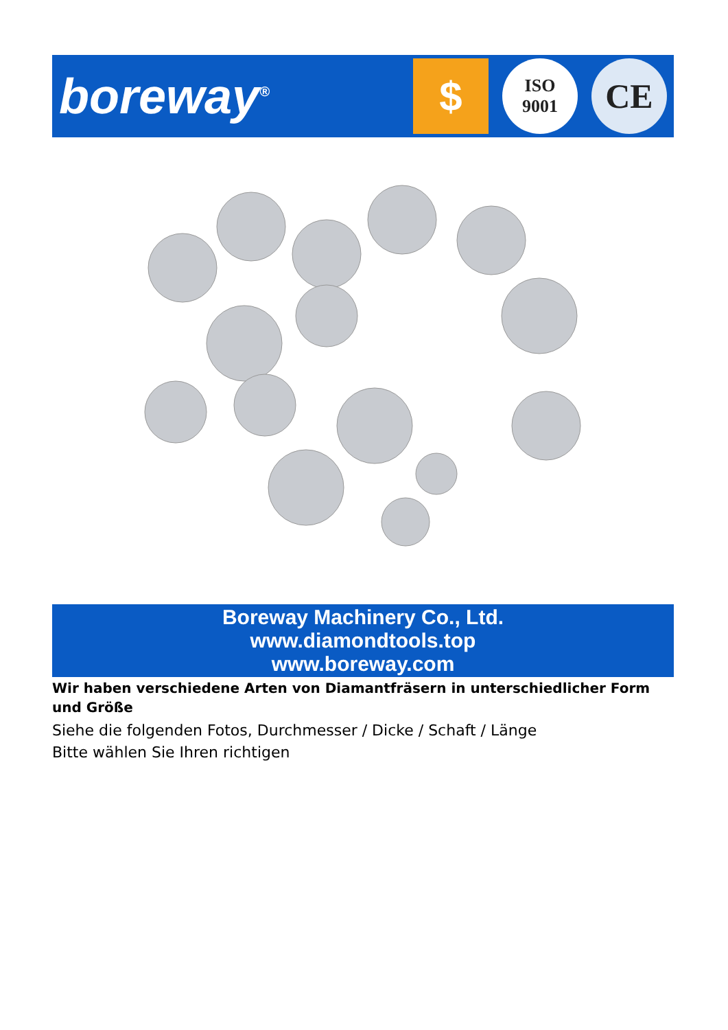boreway<sup>®</sup>
$
ISO
9001
CE
Boreway Machinery Co., Ltd.
www.diamondtools.top
www.boreway.com
Wir haben verschiedene Arten von Diamantfräsern in unterschiedlicher Form und Größe
Siehe die folgenden Fotos, Durchmesser / Dicke / Schaft / Länge
Bitte wählen Sie Ihren richtigen